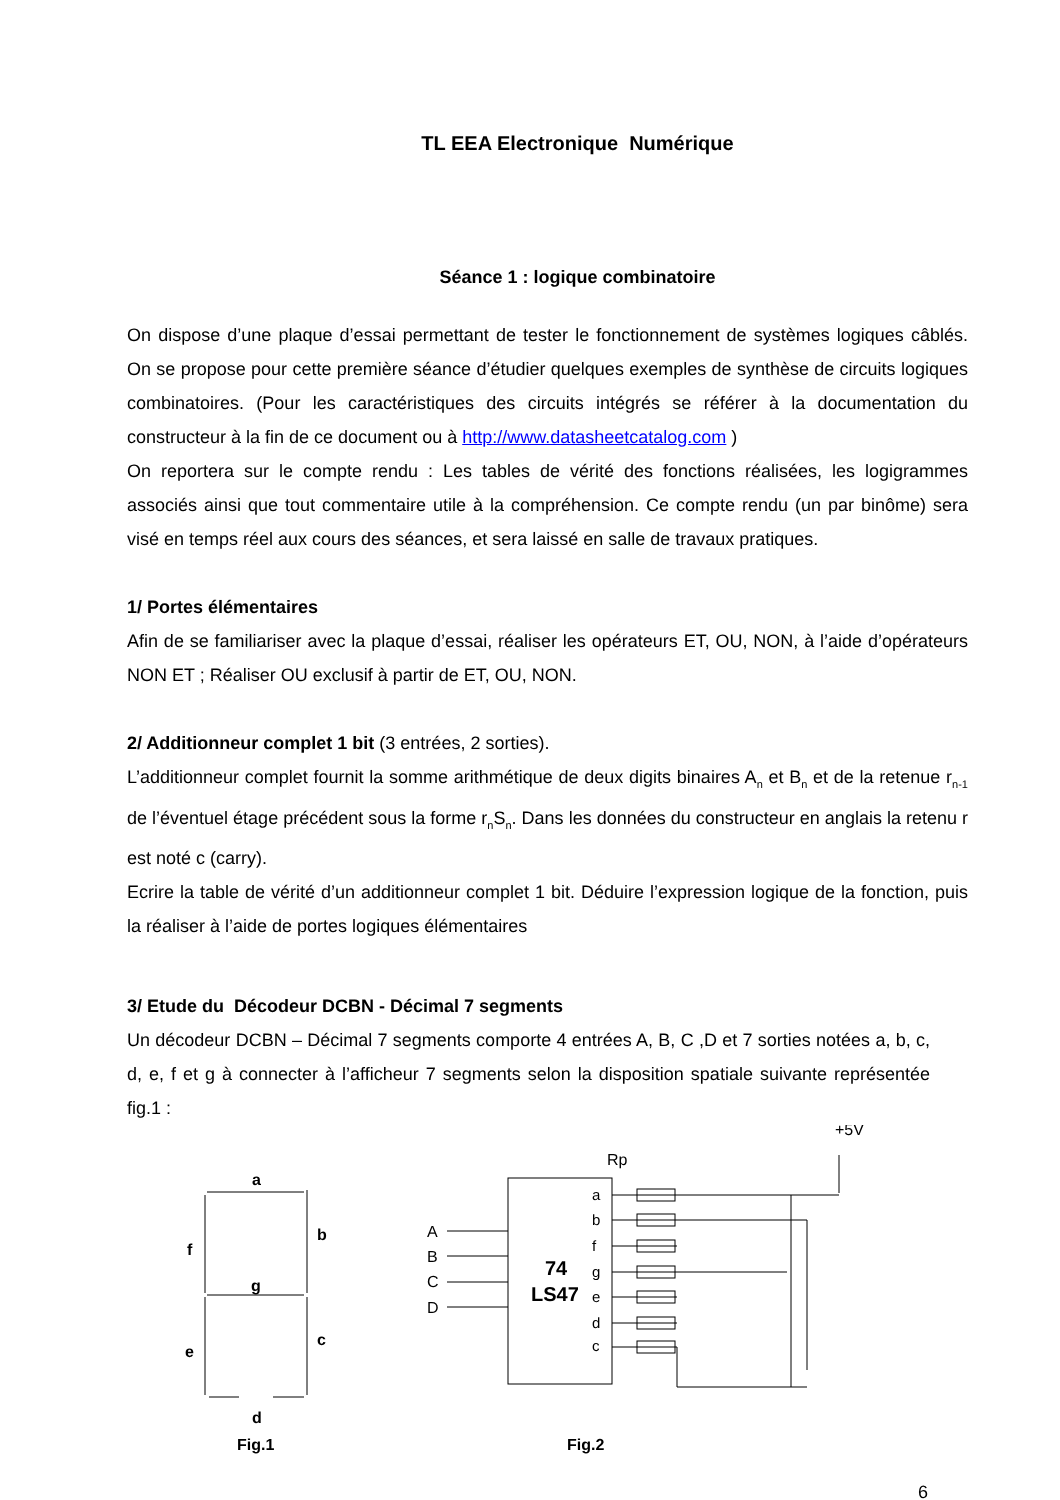TL EEA Electronique Numérique
Séance 1 : logique combinatoire
On dispose d’une plaque d’essai permettant de tester le fonctionnement de systèmes logiques câblés. On se propose pour cette première séance d’étudier quelques exemples de synthèse de circuits logiques combinatoires. (Pour les caractéristiques des circuits intégrés se référer à la documentation du constructeur à la fin de ce document ou à http://www.datasheetcatalog.com )
On reportera sur le compte rendu : Les tables de vérité des fonctions réalisées, les logigrammes associés ainsi que tout commentaire utile à la compréhension. Ce compte rendu (un par binôme) sera visé en temps réel aux cours des séances, et sera laissé en salle de travaux pratiques.
1/ Portes élémentaires
Afin de se familiariser avec la plaque d’essai, réaliser les opérateurs ET, OU, NON, à l’aide d’opérateurs NON ET ; Réaliser OU exclusif à partir de ET, OU, NON.
2/ Additionneur complet 1 bit (3 entrées, 2 sorties).
L’additionneur complet fournit la somme arithmétique de deux digits binaires A<sub>n</sub> et B<sub>n</sub> et de la retenue r<sub>n-1</sub> de l’éventuel étage précédent sous la forme r<sub>n</sub>S<sub>n</sub>. Dans les données du constructeur en anglais la retenu r est noté c (carry).
Ecrire la table de vérité d’un additionneur complet 1 bit. Déduire l’expression logique de la fonction, puis la réaliser à l’aide de portes logiques élémentaires
3/ Etude du Décodeur DCBN - Décimal 7 segments
Un décodeur DCBN – Décimal 7 segments comporte 4 entrées A, B, C ,D et 7 sorties notées a, b, c, d, e, f et g à connecter à l’afficheur 7 segments selon la disposition spatiale suivante représentée fig.1 :
a
f
b
g
e
c
d
Fig.1
+5V
Rp
74
LS47
A
B
C
D
a
b
f
g
e
d
c
Fig.2
6